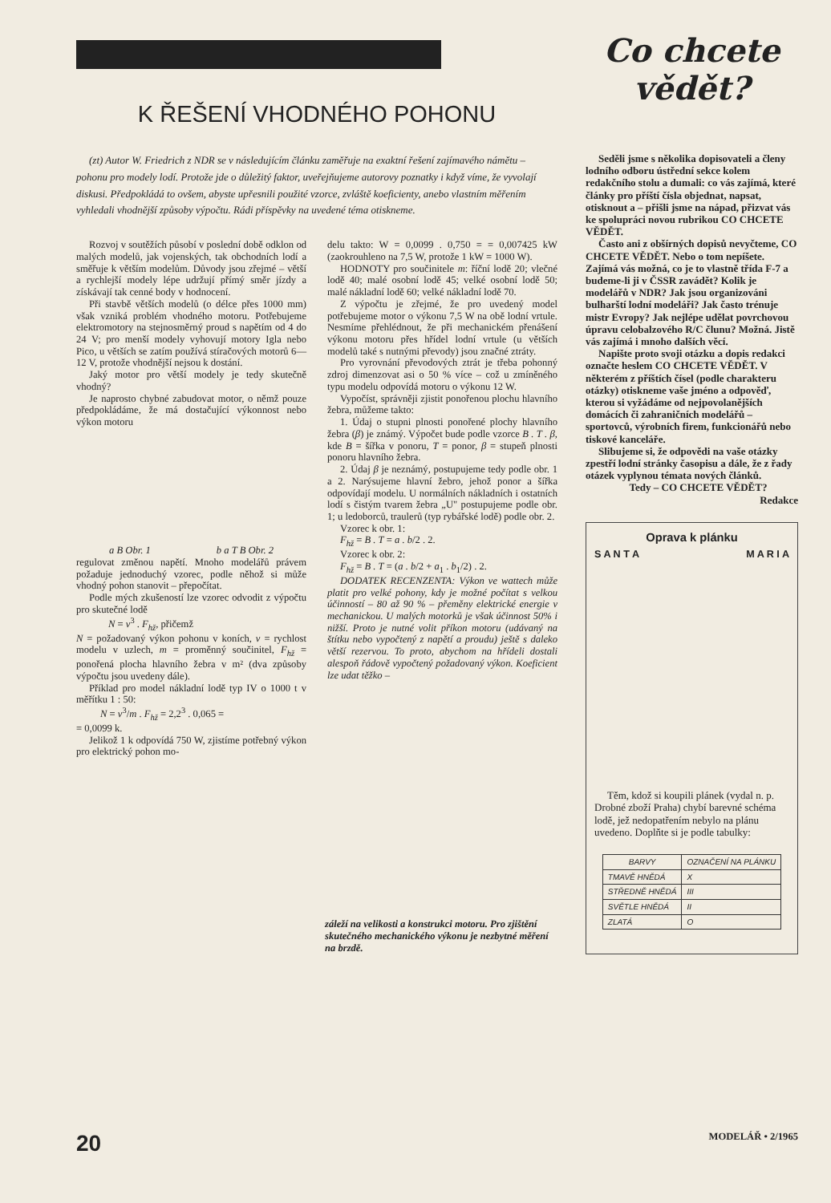K ŘEŠENÍ VHODNÉHO POHONU
(zt) Autor W. Friedrich z NDR se v následujícím článku zaměřuje na exaktní řešení zajímavého námětu – pohonu pro modely lodí. Protože jde o důležitý faktor, uveřejňujeme autorovy poznatky i když víme, že vyvolají diskusi. Předpokládá to ovšem, abyste upřesnili použité vzorce, zvláště koeficienty, anebo vlastním měřením vyhledali vhodnější způsoby výpočtu. Rádi příspěvky na uvedené téma otiskneme.
Rozvoj v soutěžích působí v poslední době odklon od malých modelů, jak vojenských, tak obchodních lodí a směřuje k větším modelům. Důvody jsou zřejmé – větší a rychlejší modely lépe udržují přímý směr jízdy a získávají tak cenné body v hodnocení.
Při stavbě větších modelů (o délce přes 1000 mm) však vzniká problém vhodného motoru. Potřebujeme elektromotory na stejnosměrný proud s napětím od 4 do 24 V; pro menší modely vyhovují motory Igla nebo Pico, u větších se zatím používá stíračových motorů 6—12 V, protože vhodnější nejsou k dostání.
Jaký motor pro větší modely je tedy skutečně vhodný?
Je naprosto chybné zabudovat motor, o němž pouze předpokládáme, že má dostačující výkonnost nebo výkon motoru
a B Obr. 1 b a T B Obr. 2
regulovat změnou napětí. Mnoho modelářů právem požaduje jednoduchý vzorec, podle něhož si může vhodný pohon stanovit – přepočítat.
Podle mých zkušeností lze vzorec odvodit z výpočtu pro skutečné lodě
N = v<sup>3</sup> . F<sub>hž</sub>, přičemž
N = požadovaný výkon pohonu v koních, v = rychlost modelu v uzlech, m = proměnný součinitel, F<sub>hž</sub> = ponořená plocha hlavního žebra v m² (dva způsoby výpočtu jsou uvedeny dále).
Příklad pro model nákladní lodě typ IV o 1000 t v měřítku 1 : 50:
N = v<sup>3</sup>/m . F<sub>hž</sub> = 2,2<sup>3</sup> . 0,065 =
= 0,0099 k.
Jelikož 1 k odpovídá 750 W, zjistíme potřebný výkon pro elektrický pohon mo-
delu takto: W = 0,0099 . 0,750 = = 0,007425 kW (zaokrouhleno na 7,5 W, protože 1 kW = 1000 W).
HODNOTY pro součinitele m: říční lodě 20; vlečné lodě 40; malé osobní lodě 45; velké osobní lodě 50; malé nákladní lodě 60; velké nákladní lodě 70.
Z výpočtu je zřejmé, že pro uvedený model potřebujeme motor o výkonu 7,5 W na obě lodní vrtule. Nesmíme přehlédnout, že při mechanickém přenášení výkonu motoru přes hřídel lodní vrtule (u větších modelů také s nutnými převody) jsou značné ztráty.
Pro vyrovnání převodových ztrát je třeba pohonný zdroj dimenzovat asi o 50 % více – což u zmíněného typu modelu odpovídá motoru o výkonu 12 W.
Vypočíst, správněji zjistit ponořenou plochu hlavního žebra, můžeme takto:
1. Údaj o stupni plnosti ponořené plochy hlavního žebra (β) je známý. Výpočet bude podle vzorce B . T . β, kde B = šířka v ponoru, T = ponor, β = stupeň plnosti ponoru hlavního žebra.
2. Údaj β je neznámý, postupujeme tedy podle obr. 1 a 2. Narýsujeme hlavní žebro, jehož ponor a šířka odpovídají modelu. U normálních nákladních i ostatních lodí s čistým tvarem žebra „U" postupujeme podle obr. 1; u ledoborců, traulerů (typ rybářské lodě) podle obr. 2.
Vzorec k obr. 1:
F<sub>hž</sub> = B . T = a . b/2 . 2.
Vzorec k obr. 2:
F<sub>hž</sub> = B . T = (a . b/2 + a<sub>1</sub> . b<sub>1</sub>/2) . 2.
DODATEK RECENZENTA: Výkon ve wattech může platit pro velké pohony, kdy je možné počítat s velkou účinností – 80 až 90 % – přeměny elektrické energie v mechanickou. U malých motorků je však účinnost 50% i nižší. Proto je nutné volit příkon motoru (udávaný na štítku nebo vypočtený z napětí a proudu) ještě s daleko větší rezervou. To proto, abychom na hřídeli dostali alespoň řádově vypočtený požadovaný výkon. Koeficient lze udat těžko –
záleží na velikosti a konstrukci motoru. Pro zjištění skutečného mechanického výkonu je nezbytné měření na brzdě.
Co chcete vědět?
Seděli jsme s několika dopisovateli a členy lodního odboru ústřední sekce kolem redakčního stolu a dumali: co vás zajímá, které články pro příští čísla objednat, napsat, otisknout a – přišli jsme na nápad, přizvat vás ke spolupráci novou rubrikou CO CHCETE VĚDĚT.
Často ani z obšírných dopisů nevyčteme, CO CHCETE VĚDĚT. Nebo o tom nepíšete. Zajímá vás možná, co je to vlastně třída F-7 a budeme-li ji v ČSSR zavádět? Kolik je modelářů v NDR? Jak jsou organizováni bulharští lodní modeláři? Jak často trénuje mistr Evropy? Jak nejlépe udělat povrchovou úpravu celobalzového R/C člunu? Možná. Jistě vás zajímá i mnoho dalších věcí.
Napište proto svoji otázku a dopis redakci označte heslem CO CHCETE VĚDĚT. V některém z příštích čísel (podle charakteru otázky) otiskneme vaše jméno a odpověď, kterou si vyžádáme od nejpovolanějších domácích či zahraničních modelářů – sportovců, výrobních firem, funkcionářů nebo tiskové kanceláře.
Slibujeme si, že odpovědi na vaše otázky zpestří lodní stránky časopisu a dále, že z řady otázek vyplynou témata nových článků.
Tedy – CO CHCETE VĚDĚT?
Redakce
Oprava k plánku
S A N T A M A R I A
Těm, kdož si koupili plánek (vydal n. p. Drobné zboží Praha) chybí barevné schéma lodě, jež nedopatřením nebylo na plánu uvedeno. Doplňte si je podle tabulky:
| BARVY | OZNAČENÍ NA PLÁNKU |
| --- | --- |
| TMAVĚ HNĚDÁ | X |
| STŘEDNĚ HNĚDÁ | III |
| SVĚTLE HNĚDÁ | II |
| ZLATÁ | O |
20 MODELÁŘ • 2/1965